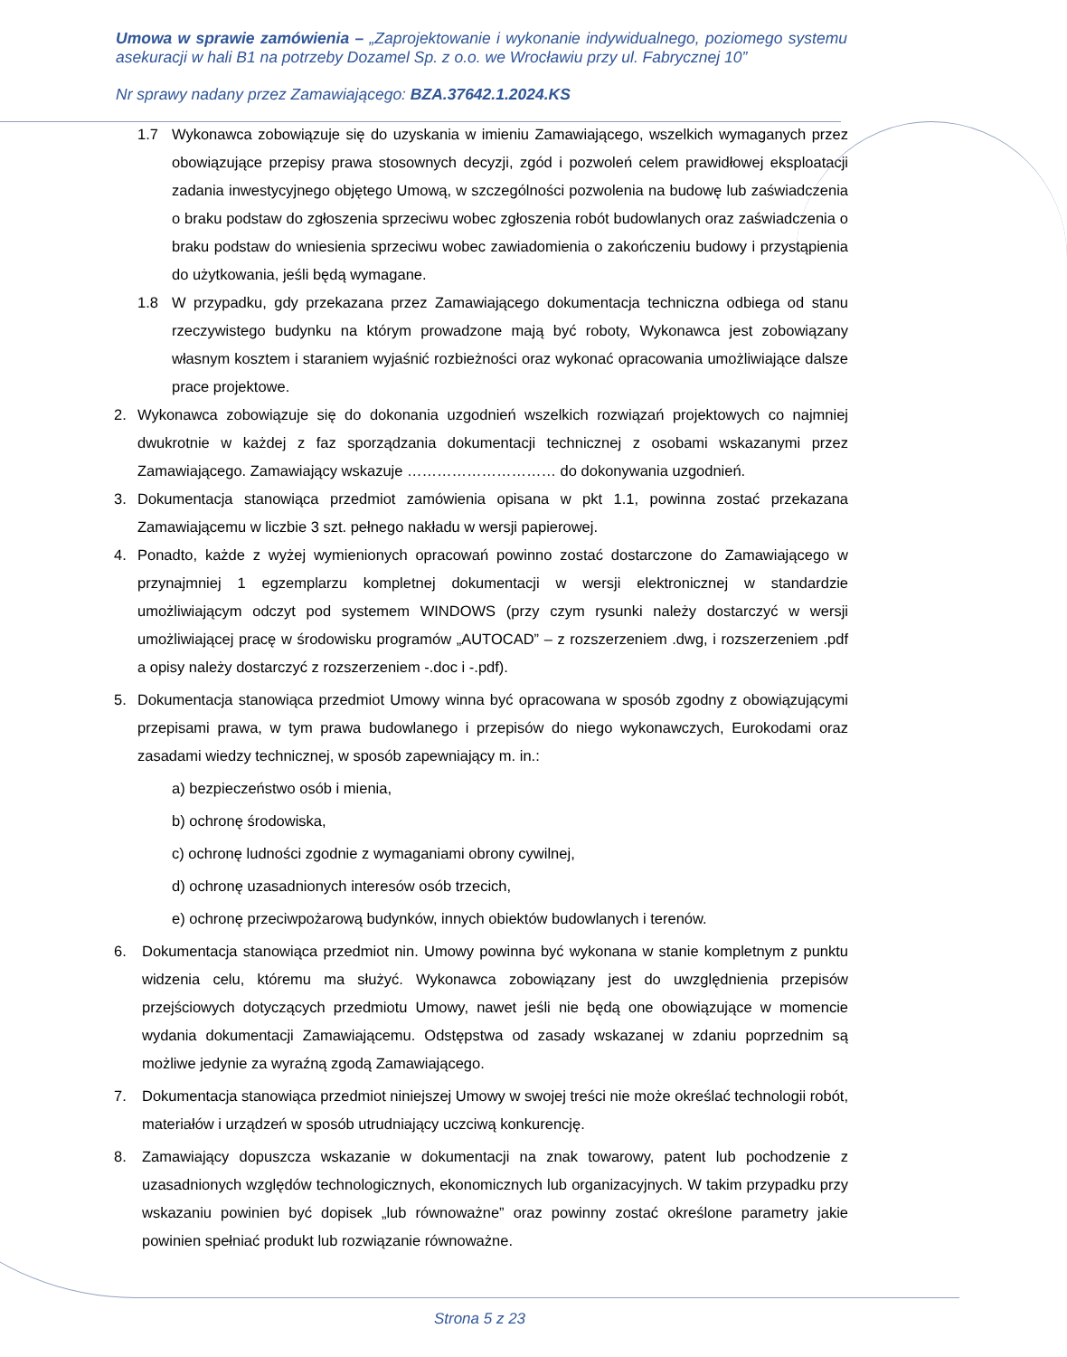Umowa w sprawie zamówienia – „Zaprojektowanie i wykonanie indywidualnego, poziomego systemu asekuracji w hali B1 na potrzeby Dozamel Sp. z o.o. we Wrocławiu przy ul. Fabrycznej 10”
Nr sprawy nadany przez Zamawiającego: BZA.37642.1.2024.KS
1.7 Wykonawca zobowiązuje się do uzyskania w imieniu Zamawiającego, wszelkich wymaganych przez obowiązujące przepisy prawa stosownych decyzji, zgód i pozwoleń celem prawidłowej eksploatacji zadania inwestycyjnego objętego Umową, w szczególności pozwolenia na budowę lub zaświadczenia o braku podstaw do zgłoszenia sprzeciwu wobec zgłoszenia robót budowlanych oraz zaświadczenia o braku podstaw do wniesienia sprzeciwu wobec zawiadomienia o zakończeniu budowy i przystąpienia do użytkowania, jeśli będą wymagane.
1.8 W przypadku, gdy przekazana przez Zamawiającego dokumentacja techniczna odbiega od stanu rzeczywistego budynku na którym prowadzone mają być roboty, Wykonawca jest zobowiązany własnym kosztem i staraniem wyjaśnić rozbieżności oraz wykonać opracowania umożliwiające dalsze prace projektowe.
2. Wykonawca zobowiązuje się do dokonania uzgodnień wszelkich rozwiązań projektowych co najmniej dwukrotnie w każdej z faz sporządzania dokumentacji technicznej z osobami wskazanymi przez Zamawiającego. Zamawiający wskazuje ………………………… do dokonywania uzgodnień.
3. Dokumentacja stanowiąca przedmiot zamówienia opisana w pkt 1.1, powinna zostać przekazana Zamawiającemu w liczbie 3 szt. pełnego nakładu w wersji papierowej.
4. Ponadto, każde z wyżej wymienionych opracowań powinno zostać dostarczone do Zamawiającego w przynajmniej 1 egzemplarzu kompletnej dokumentacji w wersji elektronicznej w standardzie umożliwiającym odczyt pod systemem WINDOWS (przy czym rysunki należy dostarczyć w wersji umożliwiającej pracę w środowisku programów „AUTOCAD” – z rozszerzeniem .dwg, i rozszerzeniem .pdf a opisy należy dostarczyć z rozszerzeniem -.doc i -.pdf).
5. Dokumentacja stanowiąca przedmiot Umowy winna być opracowana w sposób zgodny z obowiązującymi przepisami prawa, w tym prawa budowlanego i przepisów do niego wykonawczych, Eurokodami oraz zasadami wiedzy technicznej, w sposób zapewniający m. in.:
a) bezpieczeństwo osób i mienia,
b) ochronę środowiska,
c) ochronę ludności zgodnie z wymaganiami obrony cywilnej,
d) ochronę uzasadnionych interesów osób trzecich,
e) ochronę przeciwpożarową budynków, innych obiektów budowlanych i terenów.
6. Dokumentacja stanowiąca przedmiot nin. Umowy powinna być wykonana w stanie kompletnym z punktu widzenia celu, któremu ma służyć. Wykonawca zobowiązany jest do uwzględnienia przepisów przejściowych dotyczących przedmiotu Umowy, nawet jeśli nie będą one obowiązujące w momencie wydania dokumentacji Zamawiającemu. Odstępstwa od zasady wskazanej w zdaniu poprzednim są możliwe jedynie za wyraźną zgodą Zamawiającego.
7. Dokumentacja stanowiąca przedmiot niniejszej Umowy w swojej treści nie może określać technologii robót, materiałów i urządzeń w sposób utrudniający uczciwą konkurencję.
8. Zamawiający dopuszcza wskazanie w dokumentacji na znak towarowy, patent lub pochodzenie z uzasadnionych względów technologicznych, ekonomicznych lub organizacyjnych. W takim przypadku przy wskazaniu powinien być dopisek „lub równoważne” oraz powinny zostać określone parametry jakie powinien spełniać produkt lub rozwiązanie równoważne.
Strona 5 z 23